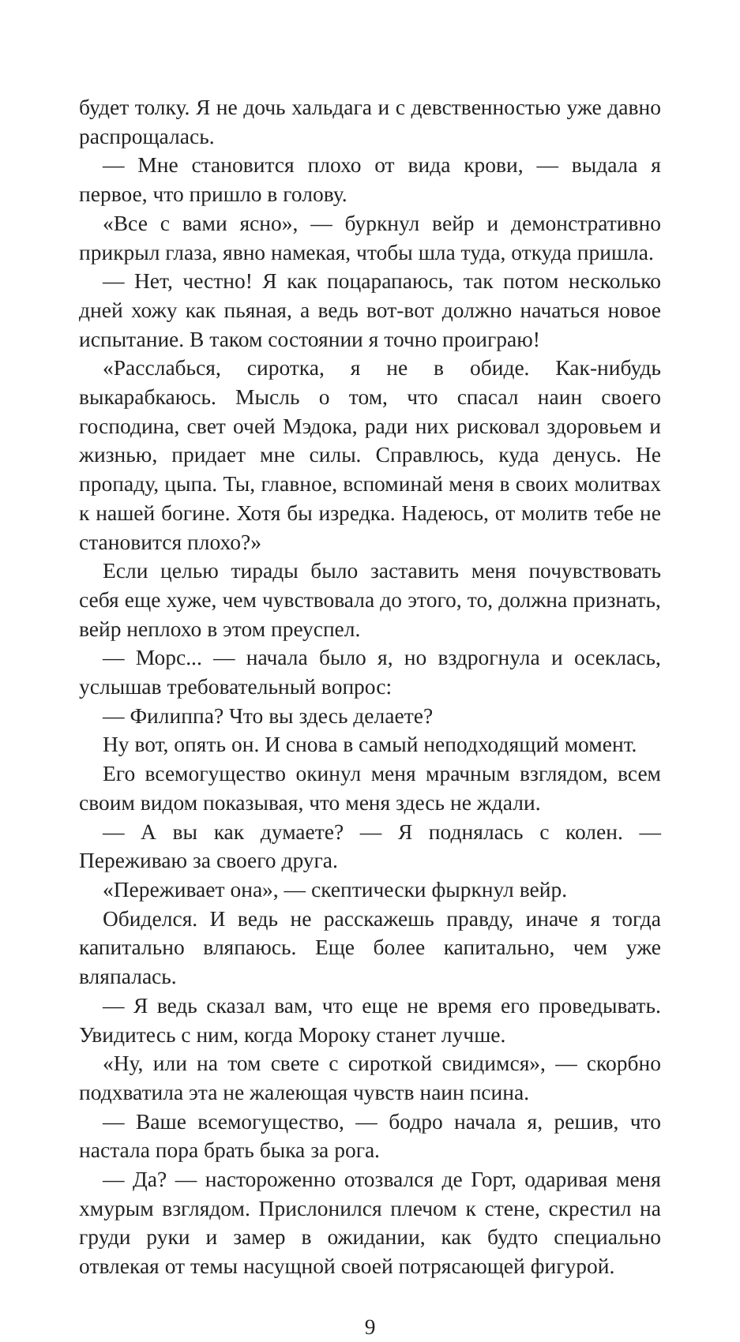будет толку. Я не дочь хальдага и с девственностью уже давно распрощалась.
— Мне становится плохо от вида крови, — выдала я первое, что пришло в голову.
«Все с вами ясно», — буркнул вейр и демонстративно прикрыл глаза, явно намекая, чтобы шла туда, откуда пришла.
— Нет, честно! Я как поцарапаюсь, так потом несколько дней хожу как пьяная, а ведь вот-вот должно начаться новое испытание. В таком состоянии я точно проиграю!
«Расслабься, сиротка, я не в обиде. Как-нибудь выкарабкаюсь. Мысль о том, что спасал наин своего господина, свет очей Мэдока, ради них рисковал здоровьем и жизнью, придает мне силы. Справлюсь, куда денусь. Не пропаду, цыпа. Ты, главное, вспоминай меня в своих молитвах к нашей богине. Хотя бы изредка. Надеюсь, от молитв тебе не становится плохо?»
Если целью тирады было заставить меня почувствовать себя еще хуже, чем чувствовала до этого, то, должна признать, вейр неплохо в этом преуспел.
— Морс... — начала было я, но вздрогнула и осеклась, услышав требовательный вопрос:
— Филиппа? Что вы здесь делаете?
Ну вот, опять он. И снова в самый неподходящий момент.
Его всемогущество окинул меня мрачным взглядом, всем своим видом показывая, что меня здесь не ждали.
— А вы как думаете? — Я поднялась с колен. — Переживаю за своего друга.
«Переживает она», — скептически фыркнул вейр.
Обиделся. И ведь не расскажешь правду, иначе я тогда капитально вляпаюсь. Еще более капитально, чем уже вляпалась.
— Я ведь сказал вам, что еще не время его проведывать. Увидитесь с ним, когда Мороку станет лучше.
«Ну, или на том свете с сироткой свидимся», — скорбно подхватила эта не жалеющая чувств наин псина.
— Ваше всемогущество, — бодро начала я, решив, что настала пора брать быка за рога.
— Да? — настороженно отозвался де Горт, одаривая меня хмурым взглядом. Прислонился плечом к стене, скрестил на груди руки и замер в ожидании, как будто специально отвлекая от темы насущной своей потрясающей фигурой.
9